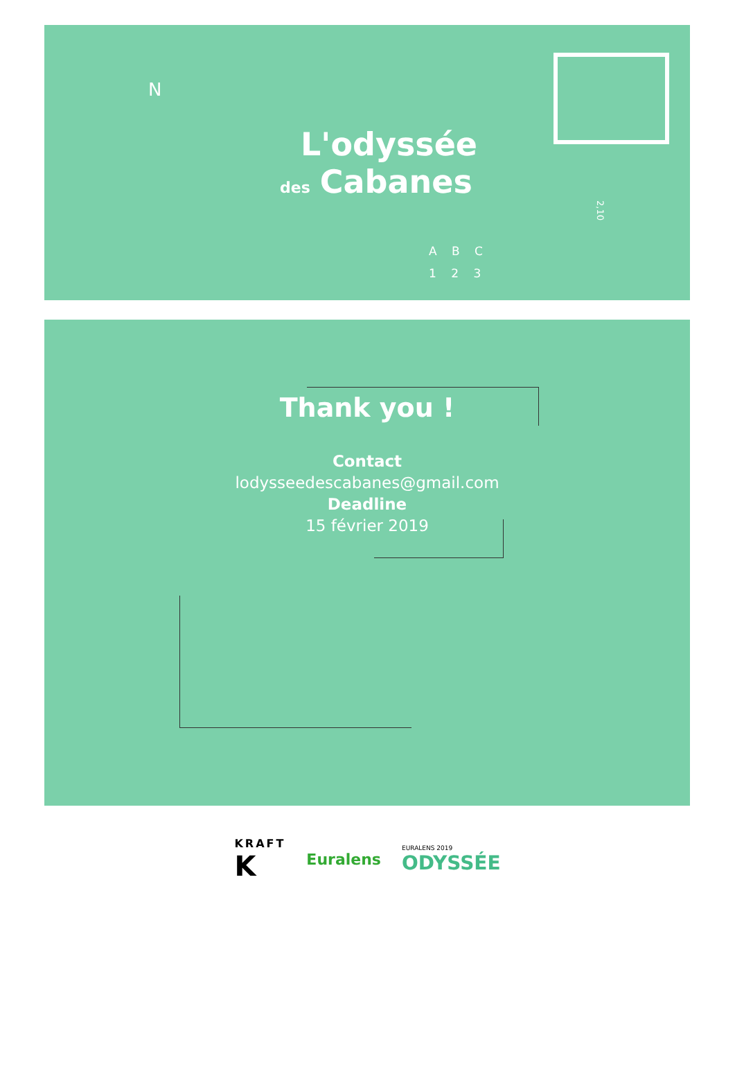N
L'odyssée
des Cabanes
A B C
1 2 3
2,10
Thank you !
Contact
lodysseedescabanes@gmail.com
Deadline
15 février 2019
KRAFT
K
Euralens
EURALENS 2019
ODYSSÉE